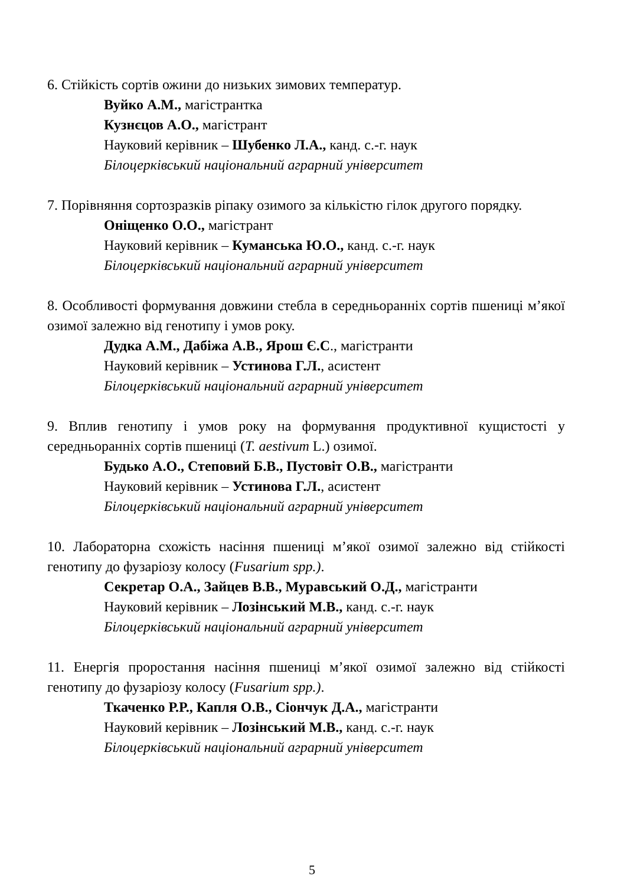6. Стійкість сортів ожини до низьких зимових температур.
Вуйко А.М., магістрантка
Кузнєцов А.О., магістрант
Науковий керівник – Шубенко Л.А., канд. с.-г. наук
Білоцерківський національний аграрний університет
7. Порівняння сортозразків ріпаку озимого за кількістю гілок другого порядку.
Оніщенко О.О., магістрант
Науковий керівник – Куманська Ю.О., канд. с.-г. наук
Білоцерківський національний аграрний університет
8. Особливості формування довжини стебла в середньоранніх сортів пшениці м’якої озимої залежно від генотипу і умов року.
Дудка А.М., Дабіжа А.В., Ярош Є.С., магістранти
Науковий керівник – Устинова Г.Л., асистент
Білоцерківський національний аграрний університет
9. Вплив генотипу і умов року на формування продуктивної кущистості у середньоранніх сортів пшениці (T. aestivum L.) озимої.
Будько А.О., Степовий Б.В., Пустовіт О.В., магістранти
Науковий керівник – Устинова Г.Л., асистент
Білоцерківський національний аграрний університет
10. Лабораторна схожість насіння пшениці м’якої озимої залежно від стійкості генотипу до фузаріозу колосу (Fusarium spp.).
Секретар О.А., Зайцев В.В., Муравський О.Д., магістранти
Науковий керівник – Лозінський М.В., канд. с.-г. наук
Білоцерківський національний аграрний університет
11. Енергія проростання насіння пшениці м’якої озимої залежно від стійкості генотипу до фузаріозу колосу (Fusarium spp.).
Ткаченко Р.Р., Капля О.В., Сіончук Д.А., магістранти
Науковий керівник – Лозінський М.В., канд. с.-г. наук
Білоцерківський національний аграрний університет
5